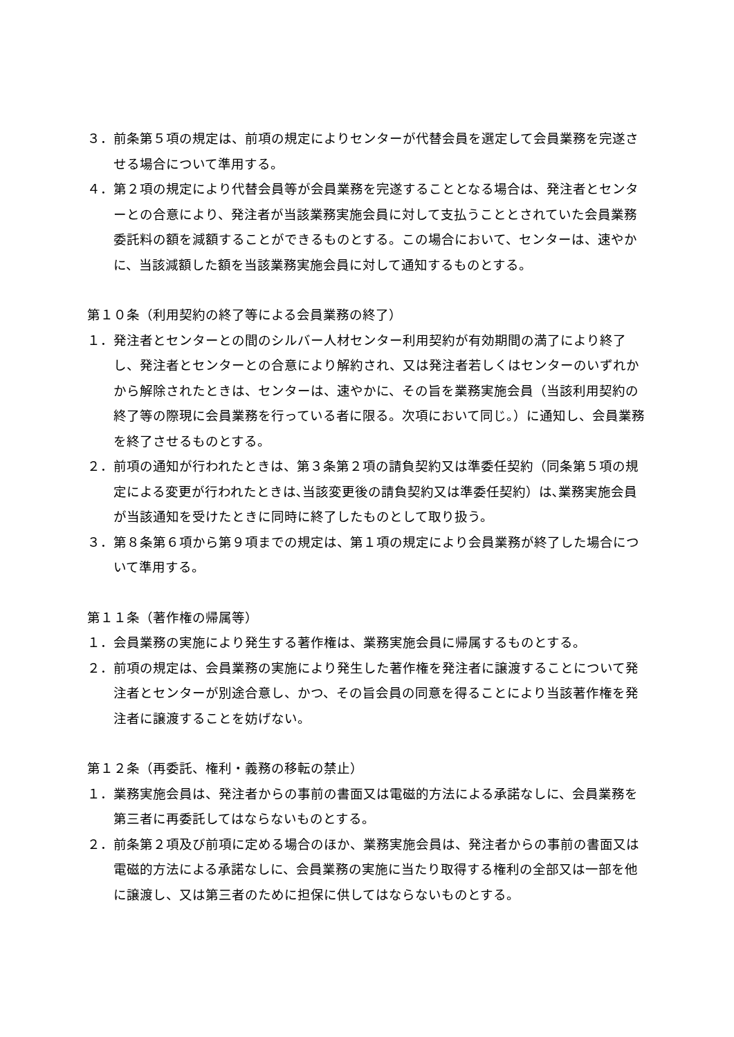３．前条第５項の規定は、前項の規定によりセンターが代替会員を選定して会員業務を完遂させる場合について準用する。
４．第２項の規定により代替会員等が会員業務を完遂することとなる場合は、発注者とセンターとの合意により、発注者が当該業務実施会員に対して支払うこととされていた会員業務委託料の額を減額することができるものとする。この場合において、センターは、速やかに、当該減額した額を当該業務実施会員に対して通知するものとする。
第１０条（利用契約の終了等による会員業務の終了）
１．発注者とセンターとの間のシルバー人材センター利用契約が有効期間の満了により終了し、発注者とセンターとの合意により解約され、又は発注者若しくはセンターのいずれかから解除されたときは、センターは、速やかに、その旨を業務実施会員（当該利用契約の終了等の際現に会員業務を行っている者に限る。次項において同じ。）に通知し、会員業務を終了させるものとする。
２．前項の通知が行われたときは、第３条第２項の請負契約又は準委任契約（同条第５項の規定による変更が行われたときは､当該変更後の請負契約又は準委任契約）は､業務実施会員が当該通知を受けたときに同時に終了したものとして取り扱う。
３．第８条第６項から第９項までの規定は、第１項の規定により会員業務が終了した場合について準用する。
第１１条（著作権の帰属等）
１．会員業務の実施により発生する著作権は、業務実施会員に帰属するものとする。
２．前項の規定は、会員業務の実施により発生した著作権を発注者に譲渡することについて発注者とセンターが別途合意し、かつ、その旨会員の同意を得ることにより当該著作権を発注者に譲渡することを妨げない。
第１２条（再委託、権利・義務の移転の禁止）
１．業務実施会員は、発注者からの事前の書面又は電磁的方法による承諾なしに、会員業務を第三者に再委託してはならないものとする。
２．前条第２項及び前項に定める場合のほか、業務実施会員は、発注者からの事前の書面又は電磁的方法による承諾なしに、会員業務の実施に当たり取得する権利の全部又は一部を他に譲渡し、又は第三者のために担保に供してはならないものとする。